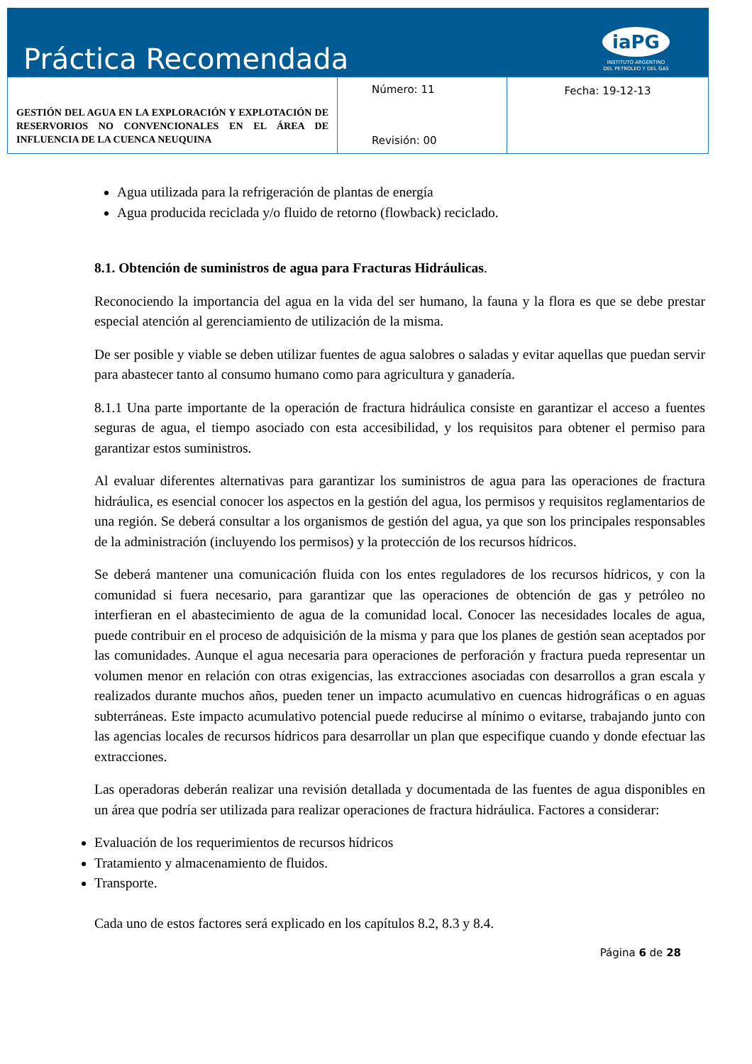Práctica Recomendada
iaPG
INSTITUTO ARGENTINO
DEL PETROLEO Y DEL GAS
| GESTIÓN DEL AGUA EN LA EXPLORACIÓN Y EXPLOTACIÓN DE RESERVORIOS NO CONVENCIONALES EN EL ÁREA DE INFLUENCIA DE LA CUENCA NEUQUINA | Número: 11 Revisión: 00 | Fecha: 19-12-13 |
Agua utilizada para la refrigeración de plantas de energía
Agua producida reciclada y/o fluido de retorno (flowback) reciclado.
8.1. Obtención de suministros de agua para Fracturas Hidráulicas.
Reconociendo la importancia del agua en la vida del ser humano, la fauna y la flora es que se debe prestar especial atención al gerenciamiento de utilización de la misma.
De ser posible y viable se deben utilizar fuentes de agua salobres o saladas y evitar aquellas que puedan servir para abastecer tanto al consumo humano como para agricultura y ganadería.
8.1.1 Una parte importante de la operación de fractura hidráulica consiste en garantizar el acceso a fuentes seguras de agua, el tiempo asociado con esta accesibilidad, y los requisitos para obtener el permiso para garantizar estos suministros.
Al evaluar diferentes alternativas para garantizar los suministros de agua para las operaciones de fractura hidráulica, es esencial conocer los aspectos en la gestión del agua, los permisos y requisitos reglamentarios de una región. Se deberá consultar a los organismos de gestión del agua, ya que son los principales responsables de la administración (incluyendo los permisos) y la protección de los recursos hídricos.
Se deberá mantener una comunicación fluida con los entes reguladores de los recursos hídricos, y con la comunidad si fuera necesario, para garantizar que las operaciones de obtención de gas y petróleo no interfieran en el abastecimiento de agua de la comunidad local. Conocer las necesidades locales de agua, puede contribuir en el proceso de adquisición de la misma y para que los planes de gestión sean aceptados por las comunidades. Aunque el agua necesaria para operaciones de perforación y fractura pueda representar un volumen menor en relación con otras exigencias, las extracciones asociadas con desarrollos a gran escala y realizados durante muchos años, pueden tener un impacto acumulativo en cuencas hidrográficas o en aguas subterráneas. Este impacto acumulativo potencial puede reducirse al mínimo o evitarse, trabajando junto con las agencias locales de recursos hídricos para desarrollar un plan que especifique cuando y donde efectuar las extracciones.
Las operadoras deberán realizar una revisión detallada y documentada de las fuentes de agua disponibles en un área que podría ser utilizada para realizar operaciones de fractura hidráulica. Factores a considerar:
Evaluación de los requerimientos de recursos hídricos
Tratamiento y almacenamiento de fluidos.
Transporte.
Cada uno de estos factores será explicado en los capítulos 8.2, 8.3 y 8.4.
Página 6 de 28